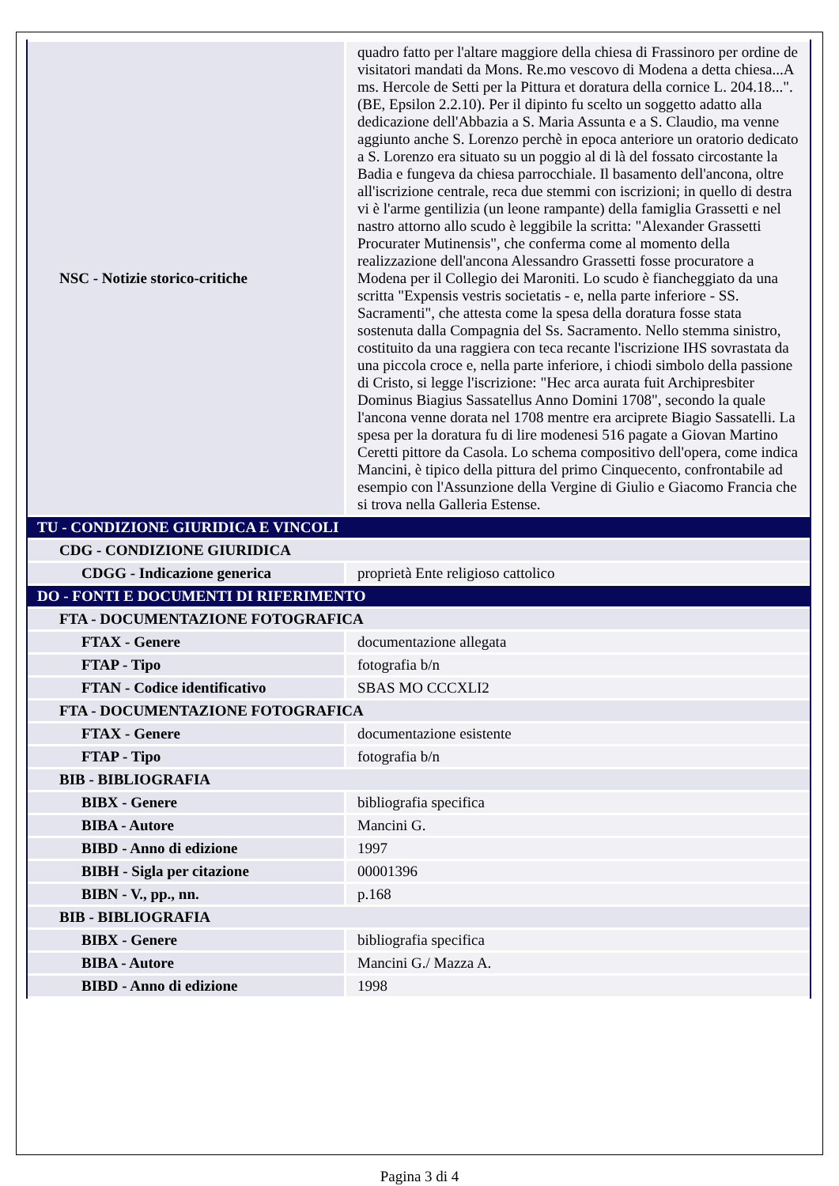| NSC - Notizie storico-critiche | quadro fatto per l'altare maggiore della chiesa di Frassinoro per ordine de visitatori mandati da Mons. Re.mo vescovo di Modena a detta chiesa...A ms. Hercole de Setti per la Pittura et doratura della cornice L. 204.18...". (BE, Epsilon 2.2.10). Per il dipinto fu scelto un soggetto adatto alla dedicazione dell'Abbazia a S. Maria Assunta e a S. Claudio, ma venne aggiunto anche S. Lorenzo perchè in epoca anteriore un oratorio dedicato a S. Lorenzo era situato su un poggio al di là del fossato circostante la Badia e fungeva da chiesa parrocchiale. Il basamento dell'ancona, oltre all'iscrizione centrale, reca due stemmi con iscrizioni; in quello di destra vi è l'arme gentilizia (un leone rampante) della famiglia Grassetti e nel nastro attorno allo scudo è leggibile la scritta: "Alexander Grassetti Procurater Mutinensis", che conferma come al momento della realizzazione dell'ancona Alessandro Grassetti fosse procuratore a Modena per il Collegio dei Maroniti. Lo scudo è fiancheggiato da una scritta "Expensis vestris societatis - e, nella parte inferiore - SS. Sacramenti", che attesta come la spesa della doratura fosse stata sostenuta dalla Compagnia del Ss. Sacramento. Nello stemma sinistro, costituito da una raggiera con teca recante l'iscrizione IHS sovrastata da una piccola croce e, nella parte inferiore, i chiodi simbolo della passione di Cristo, si legge l'iscrizione: "Hec arca aurata fuit Archipresbiter Dominus Biagius Sassatellus Anno Domini 1708", secondo la quale l'ancona venne dorata nel 1708 mentre era arciprete Biagio Sassatelli. La spesa per la doratura fu di lire modenesi 516 pagate a Giovan Martino Ceretti pittore da Casola. Lo schema compositivo dell'opera, come indica Mancini, è tipico della pittura del primo Cinquecento, confrontabile ad esempio con l'Assunzione della Vergine di Giulio e Giacomo Francia che si trova nella Galleria Estense. |
| TU - CONDIZIONE GIURIDICA E VINCOLI | |
| CDG - CONDIZIONE GIURIDICA | |
| CDGG - Indicazione generica | proprietà Ente religioso cattolico |
| DO - FONTI E DOCUMENTI DI RIFERIMENTO | |
| FTA - DOCUMENTAZIONE FOTOGRAFICA | |
| FTAX - Genere | documentazione allegata |
| FTAP - Tipo | fotografia b/n |
| FTAN - Codice identificativo | SBAS MO CCCXLI2 |
| FTA - DOCUMENTAZIONE FOTOGRAFICA | |
| FTAX - Genere | documentazione esistente |
| FTAP - Tipo | fotografia b/n |
| BIB - BIBLIOGRAFIA | |
| BIBX - Genere | bibliografia specifica |
| BIBA - Autore | Mancini G. |
| BIBD - Anno di edizione | 1997 |
| BIBH - Sigla per citazione | 00001396 |
| BIBN - V., pp., nn. | p.168 |
| BIB - BIBLIOGRAFIA | |
| BIBX - Genere | bibliografia specifica |
| BIBA - Autore | Mancini G./ Mazza A. |
| BIBD - Anno di edizione | 1998 |
Pagina 3 di 4